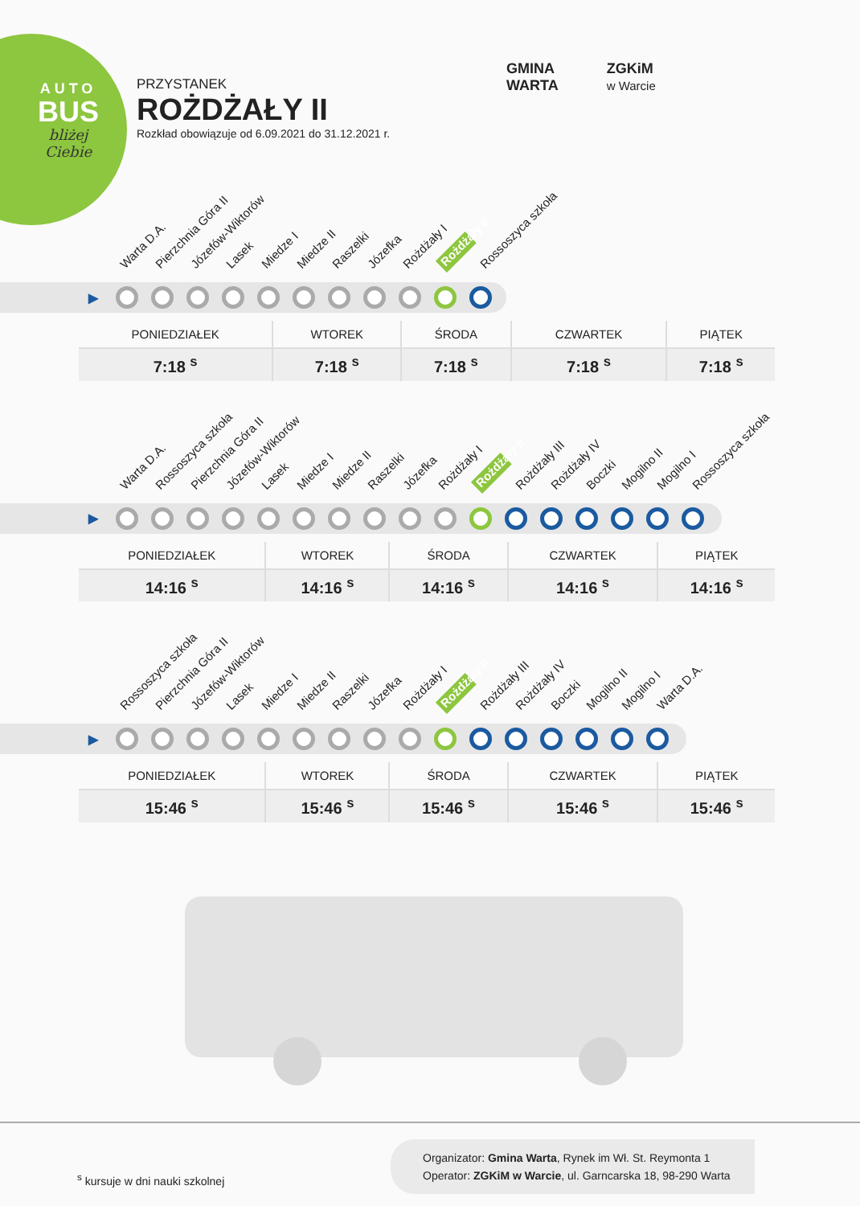AUTO
BUS
bliżej
Ciebie
PRZYSTANEK
ROŻDŻAŁY II
Rozkład obowiązuje od 6.09.2021 do 31.12.2021 r.
GMINA
WARTA
ZGKiM
w Warcie
Warta D.A. Pierzchnia Góra II Józefów-Wiktorów Lasek Miedze I Miedze II Raszelki Józefka Rożdżały I Rożdżały II Rossoszyca szkoła
▶
| PONIEDZIAŁEK | WTOREK | ŚRODA | CZWARTEK | PIĄTEK |
| --- | --- | --- | --- | --- |
| 7:18 <sup>s</sup> | 7:18 <sup>s</sup> | 7:18 <sup>s</sup> | 7:18 <sup>s</sup> | 7:18 <sup>s</sup> |
Warta D.A. Rossoszyca szkoła Pierzchnia Góra II Józefów-Wiktorów Lasek Miedze I Miedze II Raszelki Józefka Rożdżały I Rożdżały II Rożdżały III Rożdżały IV Boczki Mogilno II Mogilno I Rossoszyca szkoła
▶
| PONIEDZIAŁEK | WTOREK | ŚRODA | CZWARTEK | PIĄTEK |
| --- | --- | --- | --- | --- |
| 14:16 <sup>s</sup> | 14:16 <sup>s</sup> | 14:16 <sup>s</sup> | 14:16 <sup>s</sup> | 14:16 <sup>s</sup> |
Rossoszyca szkoła Pierzchnia Góra II Józefów-Wiktorów Lasek Miedze I Miedze II Raszelki Józefka Rożdżały I Rożdżały II Rożdżały III Rożdżały IV Boczki Mogilno II Mogilno I Warta D.A.
▶
| PONIEDZIAŁEK | WTOREK | ŚRODA | CZWARTEK | PIĄTEK |
| --- | --- | --- | --- | --- |
| 15:46 <sup>s</sup> | 15:46 <sup>s</sup> | 15:46 <sup>s</sup> | 15:46 <sup>s</sup> | 15:46 <sup>s</sup> |
<sup>s</sup> kursuje w dni nauki szkolnej
Organizator: Gmina Warta, Rynek im Wł. St. Reymonta 1
Operator: ZGKiM w Warcie, ul. Garncarska 18, 98-290 Warta